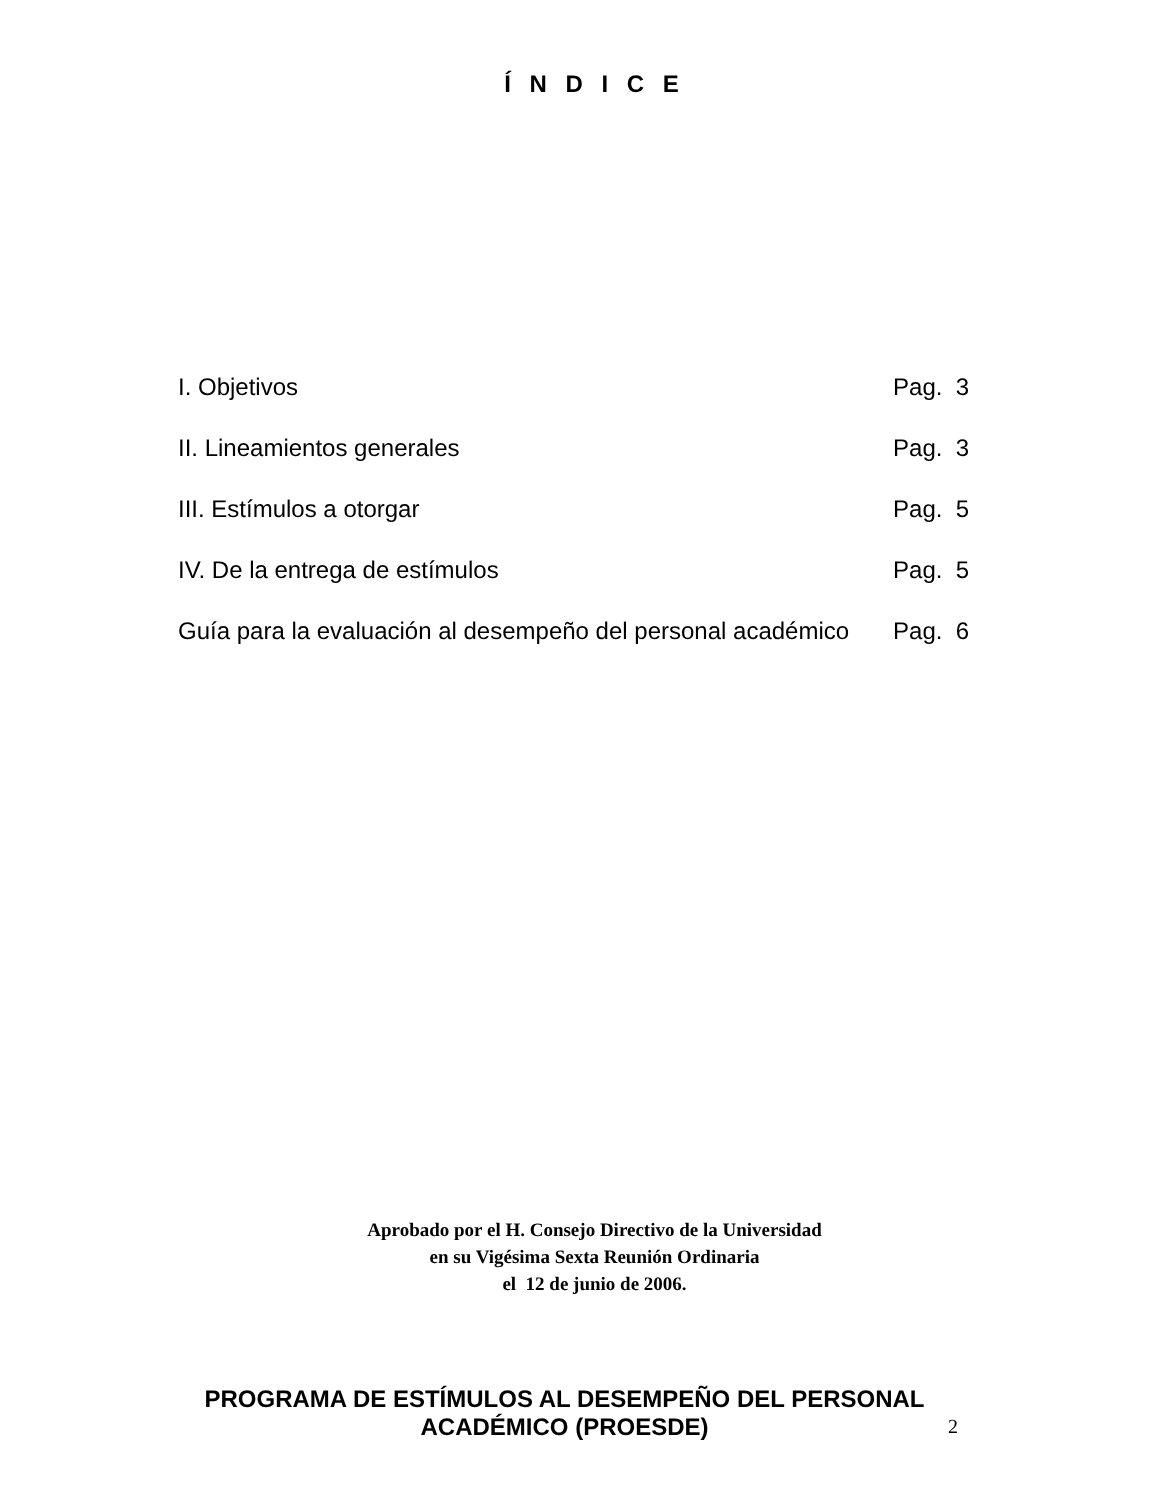Í N D I C E
| I. Objetivos | Pag. 3 |
| II. Lineamientos generales | Pag. 3 |
| III. Estímulos a otorgar | Pag. 5 |
| IV. De la entrega de estímulos | Pag. 5 |
| Guía para la evaluación al desempeño del personal académico | Pag. 6 |
Aprobado por el H. Consejo Directivo de la Universidad
en su Vigésima Sexta Reunión Ordinaria
el 12 de junio de 2006.
PROGRAMA DE ESTÍMULOS AL DESEMPEÑO DEL PERSONAL
ACADÉMICO (PROESDE)
2